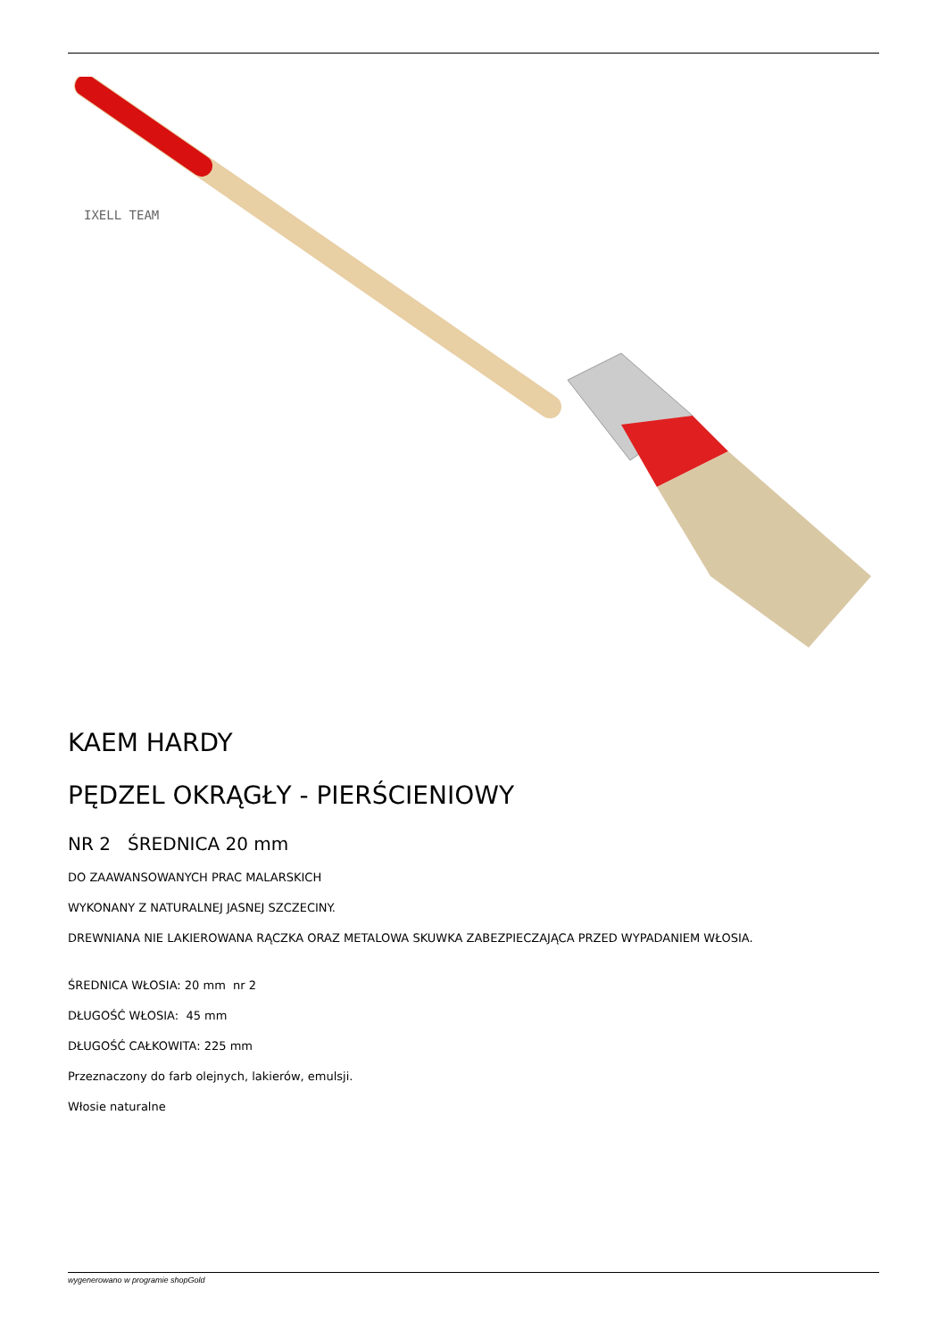IXELL TEAM
KAEM HARDY
PĘDZEL OKRĄGŁY - PIERŚCIENIOWY
NR 2 ŚREDNICA 20 mm
DO ZAAWANSOWANYCH PRAC MALARSKICH
WYKONANY Z NATURALNEJ JASNEJ SZCZECINY.
DREWNIANA NIE LAKIEROWANA RĄCZKA ORAZ METALOWA SKUWKA ZABEZPIECZAJĄCA PRZED WYPADANIEM WŁOSIA.
ŚREDNICA WŁOSIA: 20 mm nr 2
DŁUGOŚĆ WŁOSIA: 45 mm
DŁUGOŚĆ CAŁKOWITA: 225 mm
Przeznaczony do farb olejnych, lakierów, emulsji.
Włosie naturalne
wygenerowano w programie shopGold